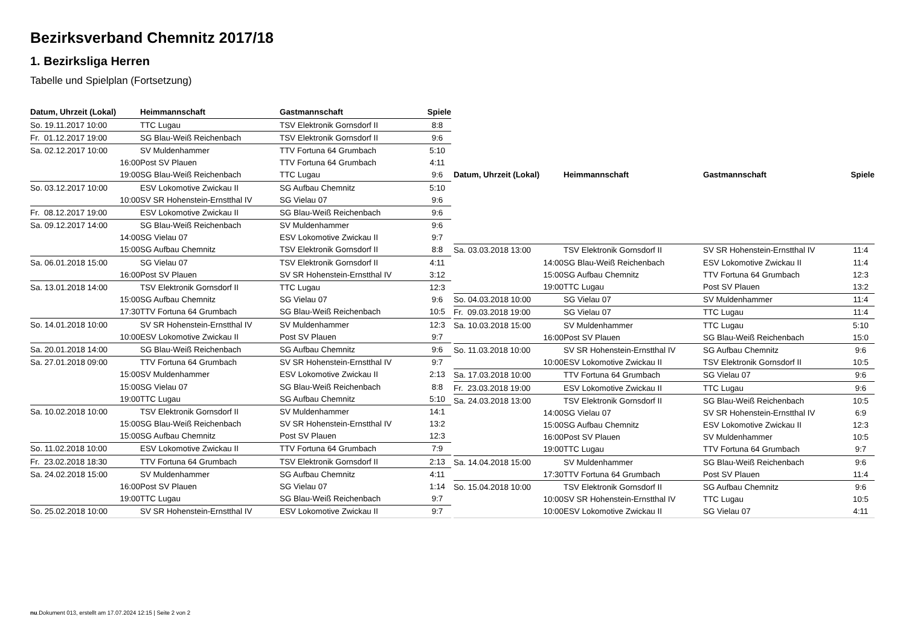Bezirksverband Chemnitz 2017/18
1. Bezirksliga Herren
Tabelle und Spielplan (Fortsetzung)
| Datum, Uhrzeit (Lokal) | Heimmannschaft | Gastmannschaft | Spiele |
| --- | --- | --- | --- |
| So. 19.11.2017 10:00 | TTC Lugau | TSV Elektronik Gornsdorf II | 8:8 |
| Fr. 01.12.2017 19:00 | SG Blau-Weiß Reichenbach | TSV Elektronik Gornsdorf II | 9:6 |
| Sa. 02.12.2017 10:00 | SV Muldenhammer | TTV Fortuna 64 Grumbach | 5:10 |
| 16:00 | Post SV Plauen | TTV Fortuna 64 Grumbach | 4:11 |
| 19:00 | SG Blau-Weiß Reichenbach | TTC Lugau | 9:6 |
| So. 03.12.2017 10:00 | ESV Lokomotive Zwickau II | SG Aufbau Chemnitz | 5:10 |
| 10:00 | SV SR Hohenstein-Ernstthal IV | SG Vielau 07 | 9:6 |
| Fr. 08.12.2017 19:00 | ESV Lokomotive Zwickau II | SG Blau-Weiß Reichenbach | 9:6 |
| Sa. 09.12.2017 14:00 | SG Blau-Weiß Reichenbach | SV Muldenhammer | 9:6 |
| 14:00 | SG Vielau 07 | ESV Lokomotive Zwickau II | 9:7 |
| 15:00 | SG Aufbau Chemnitz | TSV Elektronik Gornsdorf II | 8:8 |
| Sa. 06.01.2018 15:00 | SG Vielau 07 | TSV Elektronik Gornsdorf II | 4:11 |
| 16:00 | Post SV Plauen | SV SR Hohenstein-Ernstthal IV | 3:12 |
| Sa. 13.01.2018 14:00 | TSV Elektronik Gornsdorf II | TTC Lugau | 12:3 |
| 15:00 | SG Aufbau Chemnitz | SG Vielau 07 | 9:6 |
| 17:30 | TTV Fortuna 64 Grumbach | SG Blau-Weiß Reichenbach | 10:5 |
| So. 14.01.2018 10:00 | SV SR Hohenstein-Ernstthal IV | SV Muldenhammer | 12:3 |
| 10:00 | ESV Lokomotive Zwickau II | Post SV Plauen | 9:7 |
| Sa. 20.01.2018 14:00 | SG Blau-Weiß Reichenbach | SG Aufbau Chemnitz | 9:6 |
| Sa. 27.01.2018 09:00 | TTV Fortuna 64 Grumbach | SV SR Hohenstein-Ernstthal IV | 9:7 |
| 15:00 | SV Muldenhammer | ESV Lokomotive Zwickau II | 2:13 |
| 15:00 | SG Vielau 07 | SG Blau-Weiß Reichenbach | 8:8 |
| 19:00 | TTC Lugau | SG Aufbau Chemnitz | 5:10 |
| Sa. 10.02.2018 10:00 | TSV Elektronik Gornsdorf II | SV Muldenhammer | 14:1 |
| 15:00 | SG Blau-Weiß Reichenbach | SV SR Hohenstein-Ernstthal IV | 13:2 |
| 15:00 | SG Aufbau Chemnitz | Post SV Plauen | 12:3 |
| So. 11.02.2018 10:00 | ESV Lokomotive Zwickau II | TTV Fortuna 64 Grumbach | 7:9 |
| Fr. 23.02.2018 18:30 | TTV Fortuna 64 Grumbach | TSV Elektronik Gornsdorf II | 2:13 |
| Sa. 24.02.2018 15:00 | SV Muldenhammer | SG Aufbau Chemnitz | 4:11 |
| 16:00 | Post SV Plauen | SG Vielau 07 | 1:14 |
| 19:00 | TTC Lugau | SG Blau-Weiß Reichenbach | 9:7 |
| So. 25.02.2018 10:00 | SV SR Hohenstein-Ernstthal IV | ESV Lokomotive Zwickau II | 9:7 |
| Datum, Uhrzeit (Lokal) | Heimmannschaft | Gastmannschaft | Spiele |
| --- | --- | --- | --- |
| Sa. 03.03.2018 13:00 | TSV Elektronik Gornsdorf II | SV SR Hohenstein-Ernstthal IV | 11:4 |
| 14:00 | SG Blau-Weiß Reichenbach | ESV Lokomotive Zwickau II | 11:4 |
| 15:00 | SG Aufbau Chemnitz | TTV Fortuna 64 Grumbach | 12:3 |
| 19:00 | TTC Lugau | Post SV Plauen | 13:2 |
| So. 04.03.2018 10:00 | SG Vielau 07 | SV Muldenhammer | 11:4 |
| Fr. 09.03.2018 19:00 | SG Vielau 07 | TTC Lugau | 11:4 |
| Sa. 10.03.2018 15:00 | SV Muldenhammer | TTC Lugau | 5:10 |
| 16:00 | Post SV Plauen | SG Blau-Weiß Reichenbach | 15:0 |
| So. 11.03.2018 10:00 | SV SR Hohenstein-Ernstthal IV | SG Aufbau Chemnitz | 9:6 |
| 10:00 | ESV Lokomotive Zwickau II | TSV Elektronik Gornsdorf II | 10:5 |
| Sa. 17.03.2018 10:00 | TTV Fortuna 64 Grumbach | SG Vielau 07 | 9:6 |
| Fr. 23.03.2018 19:00 | ESV Lokomotive Zwickau II | TTC Lugau | 9:6 |
| Sa. 24.03.2018 13:00 | TSV Elektronik Gornsdorf II | SG Blau-Weiß Reichenbach | 10:5 |
| 14:00 | SG Vielau 07 | SV SR Hohenstein-Ernstthal IV | 6:9 |
| 15:00 | SG Aufbau Chemnitz | ESV Lokomotive Zwickau II | 12:3 |
| 16:00 | Post SV Plauen | SV Muldenhammer | 10:5 |
| 19:00 | TTC Lugau | TTV Fortuna 64 Grumbach | 9:7 |
| Sa. 14.04.2018 15:00 | SV Muldenhammer | SG Blau-Weiß Reichenbach | 9:6 |
| 17:30 | TTV Fortuna 64 Grumbach | Post SV Plauen | 11:4 |
| So. 15.04.2018 10:00 | TSV Elektronik Gornsdorf II | SG Aufbau Chemnitz | 9:6 |
| 10:00 | SV SR Hohenstein-Ernstthal IV | TTC Lugau | 10:5 |
| 10:00 | ESV Lokomotive Zwickau II | SG Vielau 07 | 4:11 |
nu.Dokument 013, erstellt am 17.07.2024 12:15 | Seite 2 von 2